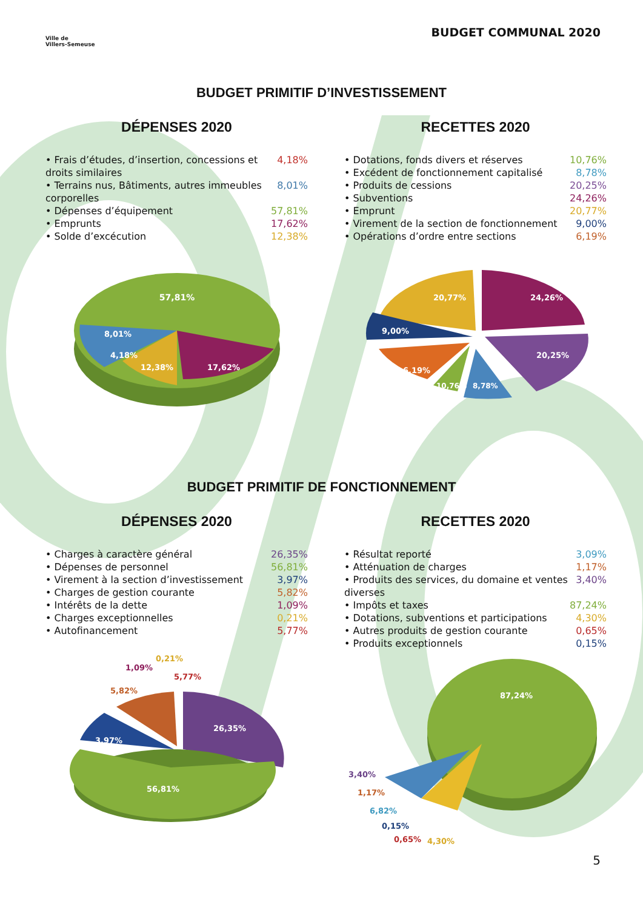Ville de
Villers-Semeuse
BUDGET COMMUNAL 2020
BUDGET PRIMITIF D’INVESTISSEMENT
DÉPENSES 2020
• Frais d’études, d’insertion, concessions et droits similaires 4,18%
• Terrains nus, Bâtiments, autres immeubles corporelles 8,01%
• Dépenses d’équipement 57,81%
• Emprunts 17,62%
• Solde d’excécution 12,38%
57,81%
8,01%
4,18%
12,38%
17,62%
RECETTES 2020
• Dotations, fonds divers et réserves 10,76%
• Excédent de fonctionnement capitalisé 8,78%
• Produits de cessions 20,25%
• Subventions 24,26%
• Emprunt 20,77%
• Virement de la section de fonctionnement 9,00%
• Opérations d’ordre entre sections 6,19%
20,77%
24,26%
20,25%
9,00%
6,19%
10,76%
8,78%
BUDGET PRIMITIF DE FONCTIONNEMENT
DÉPENSES 2020
• Charges à caractère général 26,35%
• Dépenses de personnel 56,81%
• Virement à la section d’investissement 3,97%
• Charges de gestion courante 5,82%
• Intérêts de la dette 1,09%
• Charges exceptionnelles 0,21%
• Autofinancement 5,77%
1,09%
0,21%
5,77%
5,82%
26,35%
3,97%
56,81%
RECETTES 2020
• Résultat reporté 3,09%
• Atténuation de charges 1,17%
• Produits des services, du domaine et ventes diverses 3,40%
• Impôts et taxes 87,24%
• Dotations, subventions et participations 4,30%
• Autres produits de gestion courante 0,65%
• Produits exceptionnels 0,15%
87,24%
3,40%
1,17%
6,82%
0,15%
0,65%
4,30%
5